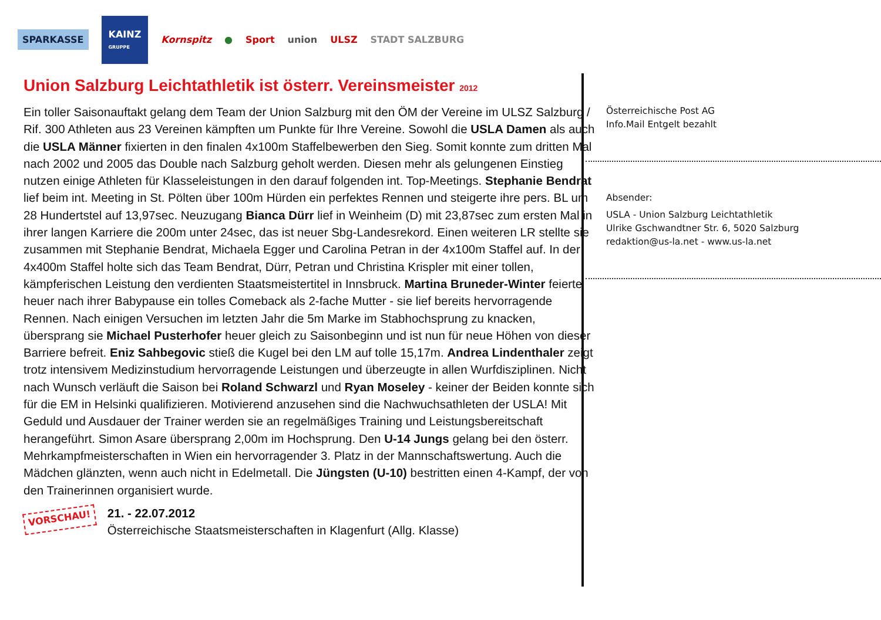SPARKASSE
KAINZ
GRUPPE
Kornspitz ● Sport union ULSZ STADT SALZBURG
Union Salzburg Leichtathletik ist österr. Vereinsmeister 2012
Ein toller Saisonauftakt gelang dem Team der Union Salzburg mit den ÖM der Vereine im ULSZ Salzburg / Rif. 300 Athleten aus 23 Vereinen kämpften um Punkte für Ihre Vereine. Sowohl die USLA Damen als auch die USLA Männer fixierten in den finalen 4x100m Staffelbewerben den Sieg. Somit konnte zum dritten Mal nach 2002 und 2005 das Double nach Salzburg geholt werden. Diesen mehr als gelungenen Einstieg nutzen einige Athleten für Klasseleistungen in den darauf folgenden int. Top-Meetings. Stephanie Bendrat lief beim int. Meeting in St. Pölten über 100m Hürden ein perfektes Rennen und steigerte ihre pers. BL um 28 Hundertstel auf 13,97sec. Neuzugang Bianca Dürr lief in Weinheim (D) mit 23,87sec zum ersten Mal in ihrer langen Karriere die 200m unter 24sec, das ist neuer Sbg-Landesrekord. Einen weiteren LR stellte sie zusammen mit Stephanie Bendrat, Michaela Egger und Carolina Petran in der 4x100m Staffel auf. In der 4x400m Staffel holte sich das Team Bendrat, Dürr, Petran und Christina Krispler mit einer tollen, kämpferischen Leistung den verdienten Staatsmeistertitel in Innsbruck. Martina Bruneder-Winter feierte heuer nach ihrer Babypause ein tolles Comeback als 2-fache Mutter - sie lief bereits hervorragende Rennen. Nach einigen Versuchen im letzten Jahr die 5m Marke im Stabhochsprung zu knacken, übersprang sie Michael Pusterhofer heuer gleich zu Saisonbeginn und ist nun für neue Höhen von dieser Barriere befreit. Eniz Sahbegovic stieß die Kugel bei den LM auf tolle 15,17m. Andrea Lindenthaler zeigt trotz intensivem Medizinstudium hervorragende Leistungen und überzeugte in allen Wurfdisziplinen. Nicht nach Wunsch verläuft die Saison bei Roland Schwarzl und Ryan Moseley - keiner der Beiden konnte sich für die EM in Helsinki qualifizieren. Motivierend anzusehen sind die Nachwuchsathleten der USLA! Mit Geduld und Ausdauer der Trainer werden sie an regelmäßiges Training und Leistungsbereitschaft herangeführt. Simon Asare übersprang 2,00m im Hochsprung. Den U-14 Jungs gelang bei den österr. Mehrkampfmeisterschaften in Wien ein hervorragender 3. Platz in der Mannschaftswertung. Auch die Mädchen glänzten, wenn auch nicht in Edelmetall. Die Jüngsten (U-10) bestritten einen 4-Kampf, der von den Trainerinnen organisiert wurde.
VORSCHAU!
21. - 22.07.2012
Österreichische Staatsmeisterschaften in Klagenfurt (Allg. Klasse)
Österreichische Post AG
Info.Mail Entgelt bezahlt
Absender:
USLA - Union Salzburg Leichtathletik
Ulrike Gschwandtner Str. 6, 5020 Salzburg
redaktion@us-la.net - www.us-la.net